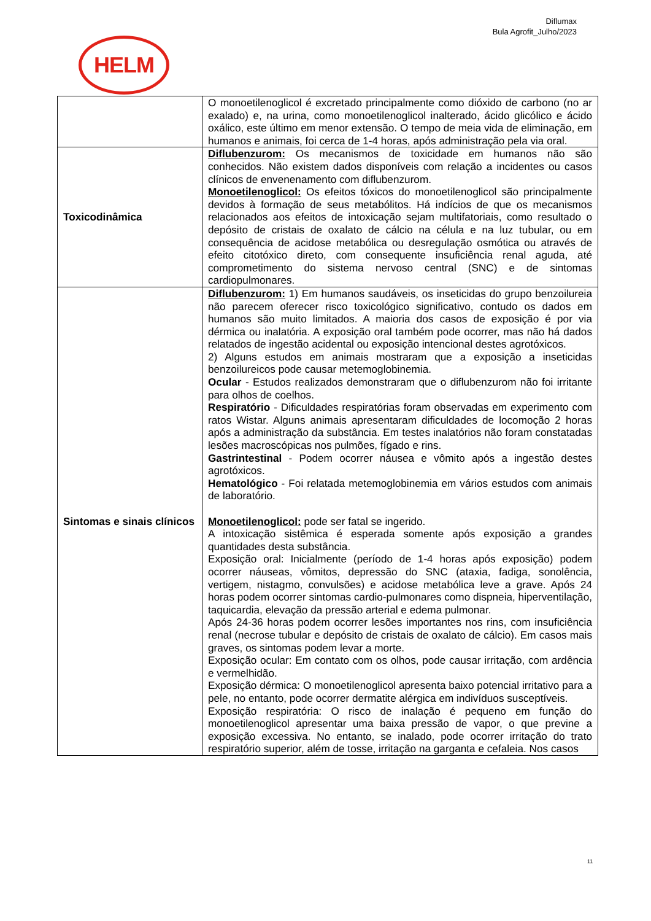Diflumax
Bula Agrofit_Julho/2023
HELM
| | O monoetilenoglicol é excretado principalmente como dióxido de carbono (no ar exalado) e, na urina, como monoetilenoglicol inalterado, ácido glicólico e ácido oxálico, este último em menor extensão. O tempo de meia vida de eliminação, em humanos e animais, foi cerca de 1-4 horas, após administração pela via oral. |
| Toxicodinâmica | Diflubenzurom: Os mecanismos de toxicidade em humanos não são conhecidos. Não existem dados disponíveis com relação a incidentes ou casos clínicos de envenenamento com diflubenzurom. Monoetilenoglicol: Os efeitos tóxicos do monoetilenoglicol são principalmente devidos à formação de seus metabólitos. Há indícios de que os mecanismos relacionados aos efeitos de intoxicação sejam multifatoriais, como resultado o depósito de cristais de oxalato de cálcio na célula e na luz tubular, ou em consequência de acidose metabólica ou desregulação osmótica ou através de efeito citotóxico direto, com consequente insuficiência renal aguda, até comprometimento do sistema nervoso central (SNC) e de sintomas cardiopulmonares. |
| Sintomas e sinais clínicos | Diflubenzurom: 1) Em humanos saudáveis, os inseticidas do grupo benzoilureia não parecem oferecer risco toxicológico significativo, contudo os dados em humanos são muito limitados. A maioria dos casos de exposição é por via dérmica ou inalatória. A exposição oral também pode ocorrer, mas não há dados relatados de ingestão acidental ou exposição intencional destes agrotóxicos. 2) Alguns estudos em animais mostraram que a exposição a inseticidas benzoilureicos pode causar metemoglobinemia. Ocular - Estudos realizados demonstraram que o diflubenzurom não foi irritante para olhos de coelhos. Respiratório - Dificuldades respiratórias foram observadas em experimento com ratos Wistar. Alguns animais apresentaram dificuldades de locomoção 2 horas após a administração da substância. Em testes inalatórios não foram constatadas lesões macroscópicas nos pulmões, fígado e rins. Gastrintestinal - Podem ocorrer náusea e vômito após a ingestão destes agrotóxicos. Hematológico - Foi relatada metemoglobinemia em vários estudos com animais de laboratório. Monoetilenoglicol: pode ser fatal se ingerido. A intoxicação sistêmica é esperada somente após exposição a grandes quantidades desta substância. Exposição oral: Inicialmente (período de 1-4 horas após exposição) podem ocorrer náuseas, vômitos, depressão do SNC (ataxia, fadiga, sonolência, vertigem, nistagmo, convulsões) e acidose metabólica leve a grave. Após 24 horas podem ocorrer sintomas cardio-pulmonares como dispneia, hiperventilação, taquicardia, elevação da pressão arterial e edema pulmonar. Após 24-36 horas podem ocorrer lesões importantes nos rins, com insuficiência renal (necrose tubular e depósito de cristais de oxalato de cálcio). Em casos mais graves, os sintomas podem levar a morte. Exposição ocular: Em contato com os olhos, pode causar irritação, com ardência e vermelhidão. Exposição dérmica: O monoetilenoglicol apresenta baixo potencial irritativo para a pele, no entanto, pode ocorrer dermatite alérgica em indivíduos susceptíveis. Exposição respiratória: O risco de inalação é pequeno em função do monoetilenoglicol apresentar uma baixa pressão de vapor, o que previne a exposição excessiva. No entanto, se inalado, pode ocorrer irritação do trato respiratório superior, além de tosse, irritação na garganta e cefaleia. Nos casos |
11